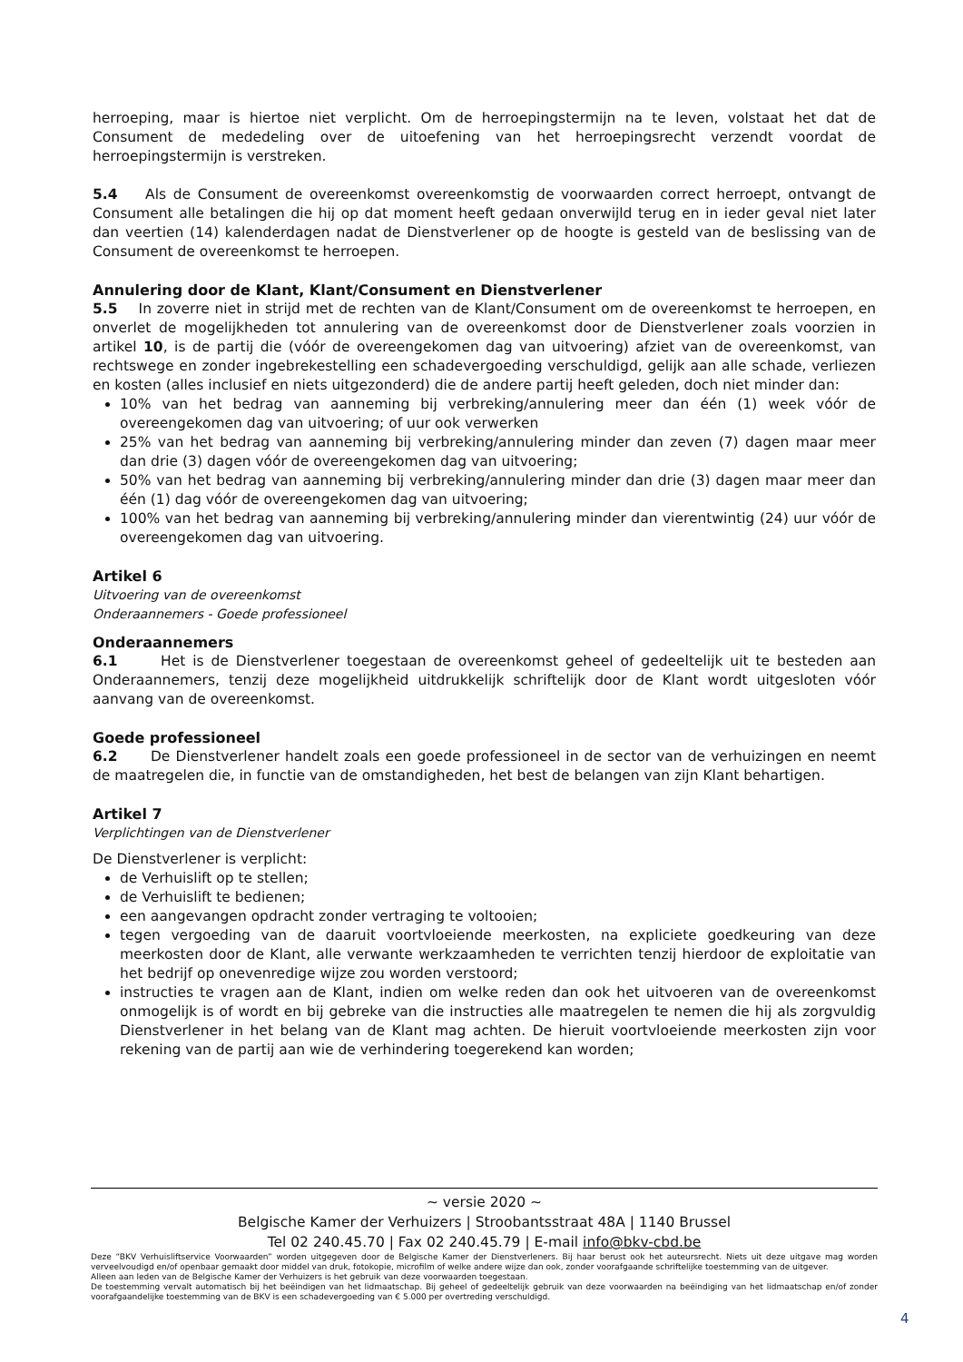herroeping, maar is hiertoe niet verplicht. Om de herroepingstermijn na te leven, volstaat het dat de Consument de mededeling over de uitoefening van het herroepingsrecht verzendt voordat de herroepingstermijn is verstreken.
5.4 Als de Consument de overeenkomst overeenkomstig de voorwaarden correct herroept, ontvangt de Consument alle betalingen die hij op dat moment heeft gedaan onverwijld terug en in ieder geval niet later dan veertien (14) kalenderdagen nadat de Dienstverlener op de hoogte is gesteld van de beslissing van de Consument de overeenkomst te herroepen.
Annulering door de Klant, Klant/Consument en Dienstverlener
5.5 In zoverre niet in strijd met de rechten van de Klant/Consument om de overeenkomst te herroepen, en onverlet de mogelijkheden tot annulering van de overeenkomst door de Dienstverlener zoals voorzien in artikel 10, is de partij die (vóór de overeengekomen dag van uitvoering) afziet van de overeenkomst, van rechtswege en zonder ingebrekestelling een schadevergoeding verschuldigd, gelijk aan alle schade, verliezen en kosten (alles inclusief en niets uitgezonderd) die de andere partij heeft geleden, doch niet minder dan:
10% van het bedrag van aanneming bij verbreking/annulering meer dan één (1) week vóór de overeengekomen dag van uitvoering; of uur ook verwerken
25% van het bedrag van aanneming bij verbreking/annulering minder dan zeven (7) dagen maar meer dan drie (3) dagen vóór de overeengekomen dag van uitvoering;
50% van het bedrag van aanneming bij verbreking/annulering minder dan drie (3) dagen maar meer dan één (1) dag vóór de overeengekomen dag van uitvoering;
100% van het bedrag van aanneming bij verbreking/annulering minder dan vierentwintig (24) uur vóór de overeengekomen dag van uitvoering.
Artikel 6
Uitvoering van de overeenkomst
Onderaannemers - Goede professioneel
Onderaannemers
6.1 Het is de Dienstverlener toegestaan de overeenkomst geheel of gedeeltelijk uit te besteden aan Onderaannemers, tenzij deze mogelijkheid uitdrukkelijk schriftelijk door de Klant wordt uitgesloten vóór aanvang van de overeenkomst.
Goede professioneel
6.2 De Dienstverlener handelt zoals een goede professioneel in de sector van de verhuizingen en neemt de maatregelen die, in functie van de omstandigheden, het best de belangen van zijn Klant behartigen.
Artikel 7
Verplichtingen van de Dienstverlener
De Dienstverlener is verplicht:
de Verhuislift op te stellen;
de Verhuislift te bedienen;
een aangevangen opdracht zonder vertraging te voltooien;
tegen vergoeding van de daaruit voortvloeiende meerkosten, na expliciete goedkeuring van deze meerkosten door de Klant, alle verwante werkzaamheden te verrichten tenzij hierdoor de exploitatie van het bedrijf op onevenredige wijze zou worden verstoord;
instructies te vragen aan de Klant, indien om welke reden dan ook het uitvoeren van de overeenkomst onmogelijk is of wordt en bij gebreke van die instructies alle maatregelen te nemen die hij als zorgvuldig Dienstverlener in het belang van de Klant mag achten. De hieruit voortvloeiende meerkosten zijn voor rekening van de partij aan wie de verhindering toegerekend kan worden;
~ versie 2020 ~
Belgische Kamer der Verhuizers | Stroobantsstraat 48A | 1140 Brussel
Tel 02 240.45.70 | Fax 02 240.45.79 | E-mail info@bkv-cbd.be
Deze “BKV Verhuisliftservice Voorwaarden” worden uitgegeven door de Belgische Kamer der Dienstverleners. Bij haar berust ook het auteursrecht. Niets uit deze uitgave mag worden verveelvoudigd en/of openbaar gemaakt door middel van druk, fotokopie, microfilm of welke andere wijze dan ook, zonder voorafgaande schriftelijke toestemming van de uitgever.
Alleen aan leden van de Belgische Kamer der Verhuizers is het gebruik van deze voorwaarden toegestaan.
De toestemming vervalt automatisch bij het beëindigen van het lidmaatschap. Bij geheel of gedeeltelijk gebruik van deze voorwaarden na beëindiging van het lidmaatschap en/of zonder voorafgaandelijke toestemming van de BKV is een schadevergoeding van € 5.000 per overtreding verschuldigd.
4